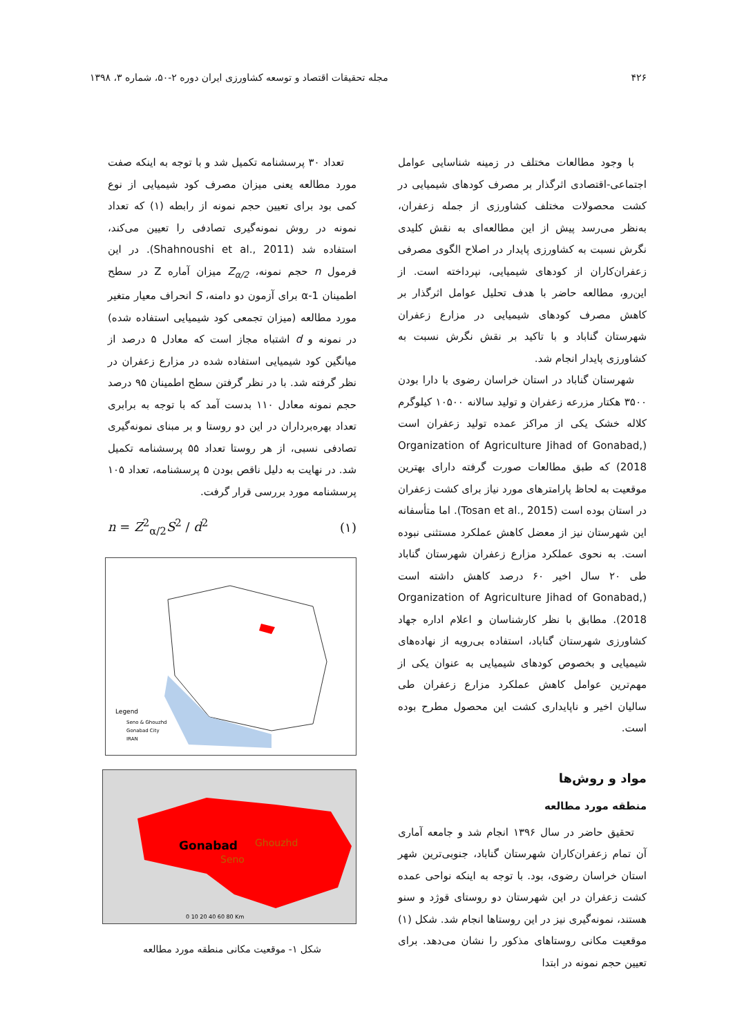۴۲۶ مجله تحقیقات اقتصاد و توسعه کشاورزی ایران دوره ۲-۵۰، شماره ۳، ۱۳۹۸
با وجود مطالعات مختلف در زمینه شناسایی عوامل اجتماعی-اقتصادی اثرگذار بر مصرف کودهای شیمیایی در کشت محصولات مختلف کشاورزی از جمله زعفران، به‌نظر می‌رسد پیش از این مطالعه‌ای به نقش کلیدی نگرش نسبت به کشاورزی پایدار در اصلاح الگوی مصرفی زعفران‌کاران از کودهای شیمیایی، نپرداخته است. از این‌رو، مطالعه حاضر با هدف تحلیل عوامل اثرگذار بر کاهش مصرف کودهای شیمیایی در مزارع زعفران شهرستان گناباد و با تاکید بر نقش نگرش نسبت به کشاورزی پایدار انجام شد.
شهرستان گناباد در استان خراسان رضوی با دارا بودن ۳۵۰۰ هکتار مزرعه زعفران و تولید سالانه ۱۰۵۰۰ کیلوگرم کلاله خشک یکی از مراکز عمده تولید زعفران است (Organization of Agriculture Jihad of Gonabad, 2018) که طبق مطالعات صورت گرفته دارای بهترین موقعیت به لحاظ پارامترهای مورد نیاز برای کشت زعفران در استان بوده است (Tosan et al., 2015). اما متأسفانه این شهرستان نیز از معضل کاهش عملکرد مستثنی نبوده است. به نحوی عملکرد مزارع زعفران شهرستان گناباد طی ۲۰ سال اخیر ۶۰ درصد کاهش داشته است (Organization of Agriculture Jihad of Gonabad, 2018). مطابق با نظر کارشناسان و اعلام اداره جهاد کشاورزی شهرستان گناباد، استفاده بی‌رویه از نهاده‌های شیمیایی و بخصوص کودهای شیمیایی به عنوان یکی از مهم‌ترین عوامل کاهش عملکرد مزارع زعفران طی سالیان اخیر و ناپایداری کشت این محصول مطرح بوده است.
مواد و روش‌ها
منطقه مورد مطالعه
تحقیق حاضر در سال ۱۳۹۶ انجام شد و جامعه آماری آن تمام زعفران‌کاران شهرستان گناباد، جنوبی‌ترین شهر استان خراسان رضوی، بود. با توجه به اینکه نواحی عمده کشت زعفران در این شهرستان دو روستای قوژد و سنو هستند، نمونه‌گیری نیز در این روستاها انجام شد. شکل (۱) موقعیت مکانی روستاهای مذکور را نشان می‌دهد. برای تعیین حجم نمونه در ابتدا
تعداد ۳۰ پرسشنامه تکمیل شد و با توجه به اینکه صفت مورد مطالعه یعنی میزان مصرف کود شیمیایی از نوع کمی بود برای تعیین حجم نمونه از رابطه (۱) که تعداد نمونه در روش نمونه‌گیری تصادفی را تعیین می‌کند، استفاده شد (Shahnoushi et al., 2011). در این فرمول n حجم نمونه، Z<sub>α/2</sub> میزان آماره Z در سطح اطمینان α-1 برای آزمون دو دامنه، S انحراف معیار متغیر مورد مطالعه (میزان تجمعی کود شیمیایی استفاده شده) در نمونه و d اشتباه مجاز است که معادل ۵ درصد از میانگین کود شیمیایی استفاده شده در مزارع زعفران در نظر گرفته شد. با در نظر گرفتن سطح اطمینان ۹۵ درصد حجم نمونه معادل ۱۱۰ بدست آمد که با توجه به برابری تعداد بهره‌برداران در این دو روستا و بر مبنای نمونه‌گیری تصادفی نسبی، از هر روستا تعداد ۵۵ پرسشنامه تکمیل شد. در نهایت به دلیل ناقص بودن ۵ پرسشنامه، تعداد ۱۰۵ پرسشنامه مورد بررسی قرار گرفت.
n = Z<sup>2</sup><sub>α/2</sub>S<sup>2</sup> / d<sup>2</sup> (۱)
Legend
Seno & Ghouzhd
Gonabad City
IRAN
Gonabad
Ghouzhd
Seno
0 10 20 40 60 80 Km
شکل ۱- موقعیت مکانی منطقه مورد مطالعه